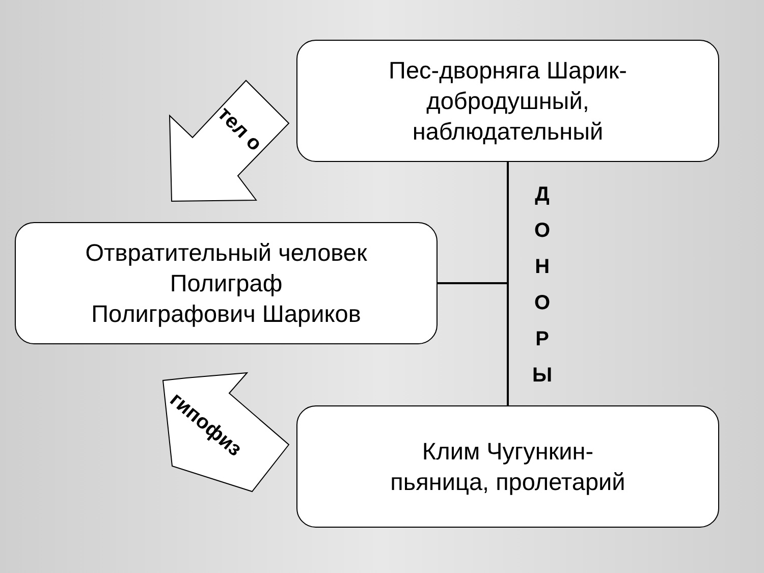Пес-дворняга Шарик-
добродушный,
наблюдательный
Отвратительный человек
Полиграф
Полиграфович Шариков
Клим Чугункин-
пьяница, пролетарий
Д
О
Н
О
Р
Ы
тел о
гипофиз